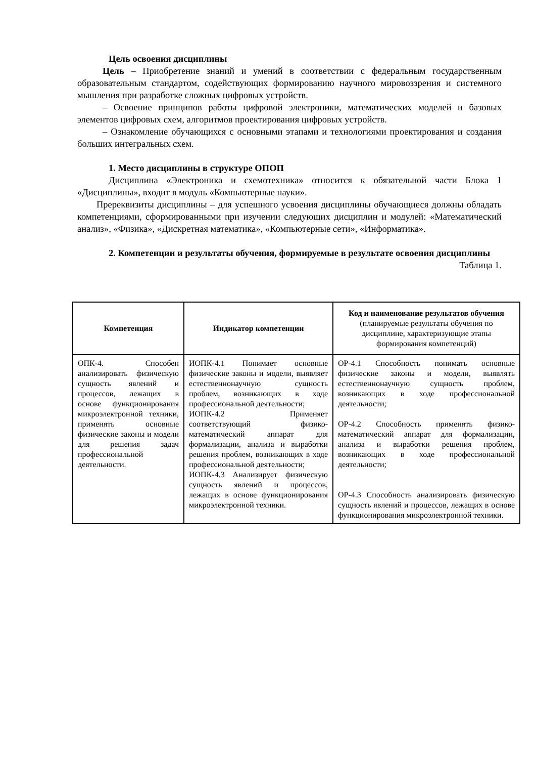Цель освоения дисциплины
Цель – Приобретение знаний и умений в соответствии с федеральным государственным образовательным стандартом, содействующих формированию научного мировоззрения и системного мышления при разработке сложных цифровых устройств.
– Освоение принципов работы цифровой электроники, математических моделей и базовых элементов цифровых схем, алгоритмов проектирования цифровых устройств.
– Ознакомление обучающихся с основными этапами и технологиями проектирования и создания больших интегральных схем.
1. Место дисциплины в структуре ОПОП
Дисциплина «Электроника и схемотехника» относится к обязательной части Блока 1 «Дисциплины», входит в модуль «Компьютерные науки».
Пререквизиты дисциплины – для успешного усвоения дисциплины обучающиеся должны обладать компетенциями, сформированными при изучении следующих дисциплин и модулей: «Математический анализ», «Физика», «Дискретная математика», «Компьютерные сети», «Информатика».
2. Компетенции и результаты обучения, формируемые в результате освоения дисциплины
Таблица 1.
| Компетенция | Индикатор компетенции | Код и наименование результатов обучения (планируемые результаты обучения по дисциплине, характеризующие этапы формирования компетенций) |
| --- | --- | --- |
| ОПК-4. Способен анализировать физическую сущность явлений и процессов, лежащих в основе функционирования микроэлектронной техники, применять основные физические законы и модели для решения задач профессиональной деятельности. | ИОПК-4.1 Понимает основные физические законы и модели, выявляет естественнонаучную сущность проблем, возникающих в ходе профессиональной деятельности; ИОПК-4.2 Применяет соответствующий физико-математический аппарат для формализации, анализа и выработки решения проблем, возникающих в ходе профессиональной деятельности; ИОПК-4.3 Анализирует физическую сущность явлений и процессов, лежащих в основе функционирования микроэлектронной техники. | ОР-4.1 Способность понимать основные физические законы и модели, выявлять естественнонаучную сущность проблем, возникающих в ходе профессиональной деятельности; ОР-4.2 Способность применять физико-математический аппарат для формализации, анализа и выработки решения проблем, возникающих в ходе профессиональной деятельности; ОР-4.3 Способность анализировать физическую сущность явлений и процессов, лежащих в основе функционирования микроэлектронной техники. |